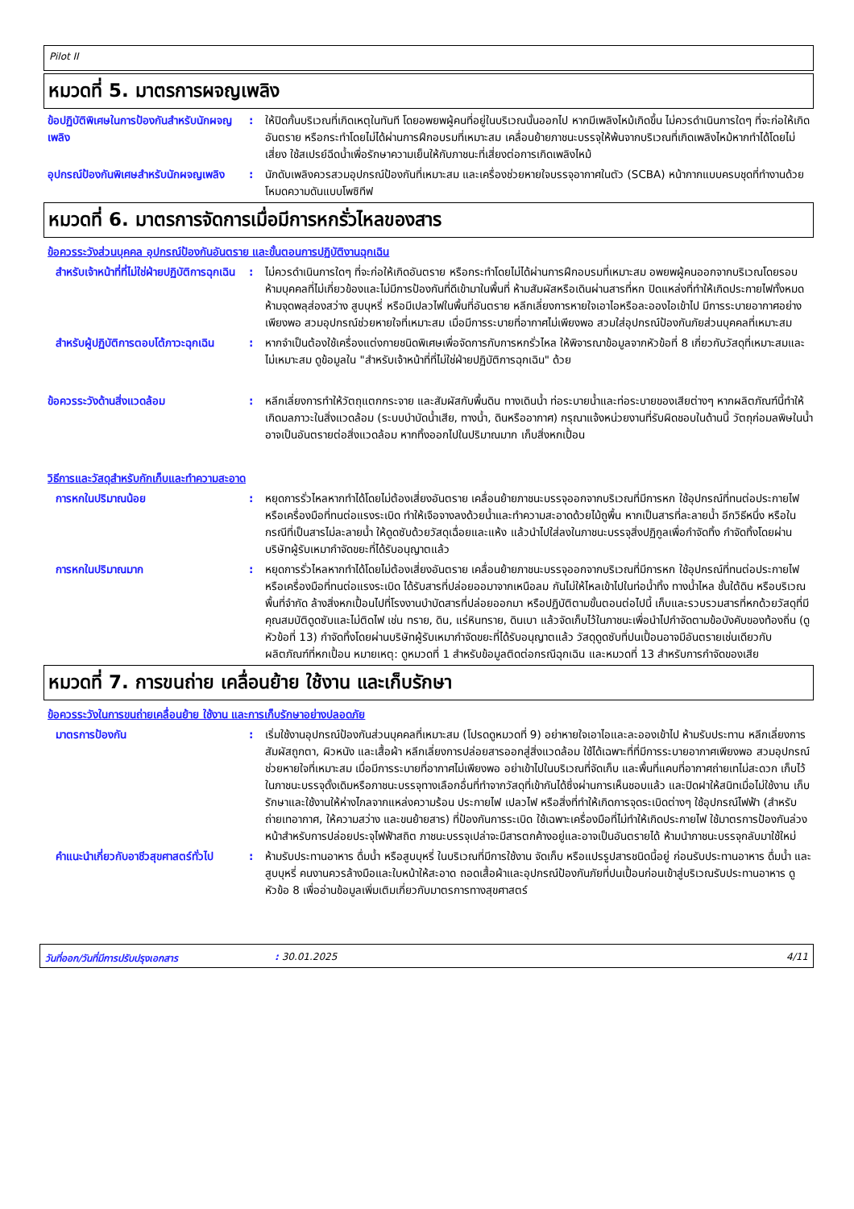Pilot II
หมวดที่ 5. มาตรการผจญเพลิง
ข้อปฏิบัติพิเศษในการป้องกันสำหรับนักผจญเพลิง
: ให้ปิดกั้นบริเวณที่เกิดเหตุในทันที โดยอพยพผู้คนที่อยู่ในบริเวณนั้นออกไป หากมีเพลิงไหม้เกิดขึ้น ไม่ควรดำเนินการใดๆ ที่จะก่อให้เกิดอันตราย หรือกระทำโดยไม่ได้ผ่านการฝึกอบรมที่เหมาะสม เคลื่อนย้ายภาชนะบรรจุให้พ้นจากบริเวณที่เกิดเพลิงไหม้หากทำได้โดยไม่เสี่ยง ใช้สเปรย์ฉีดน้ำเพื่อรักษาความเย็นให้กับภาชนะที่เสี่ยงต่อการเกิดเพลิงไหม้
อุปกรณ์ป้องกันพิเศษสำหรับนักผจญเพลิง
: นักดับเพลิงควรสวมอุปกรณ์ป้องกันที่เหมาะสม และเครื่องช่วยหายใจบรรจุอากาศในตัว (SCBA) หน้ากากแบบครบชุดที่ทำงานด้วยโหมดความดันแบบโพซิทีฟ
หมวดที่ 6. มาตรการจัดการเมื่อมีการหกรั่วไหลของสาร
ข้อควรระวังส่วนบุคคล อุปกรณ์ป้องกันอันตราย และขั้นตอนการปฏิบัติงานฉุกเฉิน
สำหรับเจ้าหน้าที่ที่ไม่ใช่ฝ่ายปฏิบัติการฉุกเฉิน
: ไม่ควรดำเนินการใดๆ ที่จะก่อให้เกิดอันตราย หรือกระทำโดยไม่ได้ผ่านการฝึกอบรมที่เหมาะสม อพยพผู้คนออกจากบริเวณโดยรอบ ห้ามบุคคลที่ไม่เกี่ยวข้องและไม่มีการป้องกันที่ดีเข้ามาในพื้นที่ ห้ามสัมผัสหรือเดินผ่านสารที่หก ปิดแหล่งที่ทำให้เกิดประกายไฟทั้งหมด ห้ามจุดพลุส่องสว่าง สูบบุหรี่ หรือมีเปลวไฟในพื้นที่อันตราย หลีกเลี่ยงการหายใจเอาไอหรือละอองไอเข้าไป มีการระบายอากาศอย่างเพียงพอ สวมอุปกรณ์ช่วยหายใจที่เหมาะสม เมื่อมีการระบายที่อากาศไม่เพียงพอ สวมใส่อุปกรณ์ป้องกันภัยส่วนบุคคลที่เหมาะสม
สำหรับผู้ปฏิบัติการตอบโต้ภาวะฉุกเฉิน
: หากจำเป็นต้องใช้เครื่องแต่งกายชนิดพิเศษเพื่อจัดการกับการหกรั่วไหล ให้พิจารณาข้อมูลจากหัวข้อที่ 8 เกี่ยวกับวัสดุที่เหมาะสมและไม่เหมาะสม ดูข้อมูลใน "สำหรับเจ้าหน้าที่ที่ไม่ใช่ฝ่ายปฏิบัติการฉุกเฉิน" ด้วย
ข้อควรระวังด้านสิ่งแวดล้อม : หลีกเลี่ยงการทำให้วัตถุแตกกระจาย และสัมผัสกับพื้นดิน ทางเดินน้ำ ท่อระบายน้ำและท่อระบายของเสียต่างๆ หากผลิตภัณฑ์นี้ทำให้เกิดมลภาวะในสิ่งแวดล้อม (ระบบบำบัดน้ำเสีย, ทางน้ำ, ดินหรืออากาศ) กรุณาแจ้งหน่วยงานที่รับผิดชอบในด้านนี้ วัตถุก่อมลพิษในน้ำ อาจเป็นอันตรายต่อสิ่งแวดล้อม หากทิ้งออกไปในปริมาณมาก เก็บสิ่งหกเปื้อน
วิธีการและวัสดุสำหรับกักเก็บและทำความสะอาด
การหกในปริมาณน้อย : หยุดการรั่วไหลหากทำได้โดยไม่ต้องเสี่ยงอันตราย เคลื่อนย้ายภาชนะบรรจุออกจากบริเวณที่มีการหก ใช้อุปกรณ์ที่ทนต่อประกายไฟหรือเครื่องมือที่ทนต่อแรงระเบิด ทำให้เจือจางลงด้วยน้ำและทำความสะอาดด้วยไม้ถูพื้น หากเป็นสารที่ละลายน้ำ อีกวิธีหนึ่ง หรือในกรณีที่เป็นสารไม่ละลายน้ำ ให้ดูดซับด้วยวัสดุเฉื่อยและแห้ง แล้วนำไปใส่ลงในภาชนะบรรจุสิ่งปฏิกูลเพื่อกำจัดทิ้ง กำจัดทิ้งโดยผ่านบริษัทผู้รับเหมากำจัดขยะที่ได้รับอนุญาตแล้ว
การหกในปริมาณมาก : หยุดการรั่วไหลหากทำได้โดยไม่ต้องเสี่ยงอันตราย เคลื่อนย้ายภาชนะบรรจุออกจากบริเวณที่มีการหก ใช้อุปกรณ์ที่ทนต่อประกายไฟหรือเครื่องมือที่ทนต่อแรงระเบิด ได้รับสารที่ปล่อยออมาจากเหนือลม กันไม่ให้ไหลเข้าไปในท่อน้ำทิ้ง ทางน้ำไหล ชั้นใต้ดิน หรือบริเวณพื้นที่จำกัด ล้างสิ่งหกเปื้อนไปที่โรงงานบำบัดสารที่ปล่อยออกมา หรือปฏิบัติตามขั้นตอนต่อไปนี้ เก็บและรวบรวมสารที่หกด้วยวัสดุที่มีคุณสมบัติดูดซับและไม่ติดไฟ เช่น ทราย, ดิน, แร่หินทราย, ดินเบา แล้วจัดเก็บไว้ในภาชนะเพื่อนำไปกำจัดตามข้อบังคับของท้องถิ่น (ดูหัวข้อที่ 13) กำจัดทิ้งโดยผ่านบริษัทผู้รับเหมากำจัดขยะที่ได้รับอนุญาตแล้ว วัสดุดูดซับที่ปนเปื้อนอาจมีอันตรายเช่นเดียวกับผลิตภัณฑ์ที่หกเปื้อน หมายเหตุ: ดูหมวดที่ 1 สำหรับข้อมูลติดต่อกรณีฉุกเฉิน และหมวดที่ 13 สำหรับการกำจัดของเสีย
หมวดที่ 7. การขนถ่าย เคลื่อนย้าย ใช้งาน และเก็บรักษา
ข้อควรระวังในการขนถ่ายเคลื่อนย้าย ใช้งาน และการเก็บรักษาอย่างปลอดภัย
มาตรการป้องกัน : เริ่มใช้งานอุปกรณ์ป้องกันส่วนบุคคลที่เหมาะสม (โปรดดูหมวดที่ 9) อย่าหายใจเอาไอและละอองเข้าไป ห้ามรับประทาน หลีกเลี่ยงการสัมผัสถูกตา, ผิวหนัง และเสื้อผ้า หลีกเลี่ยงการปล่อยสารออกสู่สิ่งแวดล้อม ใช้ได้เฉพาะที่ที่มีการระบายอากาศเพียงพอ สวมอุปกรณ์ช่วยหายใจที่เหมาะสม เมื่อมีการระบายที่อากาศไม่เพียงพอ อย่าเข้าไปในบริเวณที่จัดเก็บ และพื้นที่แคบที่อากาศถ่ายเทไม่สะดวก เก็บไว้ในภาชนะบรรจุดั้งเดิมหรือภาชนะบรรจุทางเลือกอื่นที่ทำจากวัสดุที่เข้ากันได้ซึ่งผ่านการเห็นชอบแล้ว และปิดฝาให้สนิทเมื่อไม่ใช้งาน เก็บรักษาและใช้งานให้ห่างไกลจากแหล่งความร้อน ประกายไฟ เปลวไฟ หรือสิ่งที่ทำให้เกิดการจุดระเบิดต่างๆ ใช้อุปกรณ์ไฟฟ้า (สำหรับถ่ายเทอากาศ, ให้ความสว่าง และขนย้ายสาร) ที่ป้องกันการระเบิด ใช้เฉพาะเครื่องมือที่ไม่ทำให้เกิดประกายไฟ ใช้มาตรการป้องกันล่วงหน้าสำหรับการปล่อยประจุไฟฟ้าสถิต ภาชนะบรรจุเปล่าจะมีสารตกค้างอยู่และอาจเป็นอันตรายได้ ห้ามนำภาชนะบรรจุกลับมาใช้ใหม่
คำแนะนำเกี่ยวกับอาชีวสุขศาสตร์ทั่วไป
: ห้ามรับประทานอาหาร ดื่มน้ำ หรือสูบบุหรี่ ในบริเวณที่มีการใช้งาน จัดเก็บ หรือแปรรูปสารชนิดนี้อยู่ ก่อนรับประทานอาหาร ดื่มน้ำ และสูบบุหรี่ คนงานควรล้างมือและใบหน้าให้สะอาด ถอดเสื้อผ้าและอุปกรณ์ป้องกันภัยที่ปนเปื้อนก่อนเข้าสู่บริเวณรับประทานอาหาร ดูหัวข้อ 8 เพื่ออ่านข้อมูลเพิ่มเติมเกี่ยวกับมาตรการทางสุขศาสตร์
วันที่ออก/วันที่มีการปรับปรุงเอกสาร : 30.01.2025 4/11